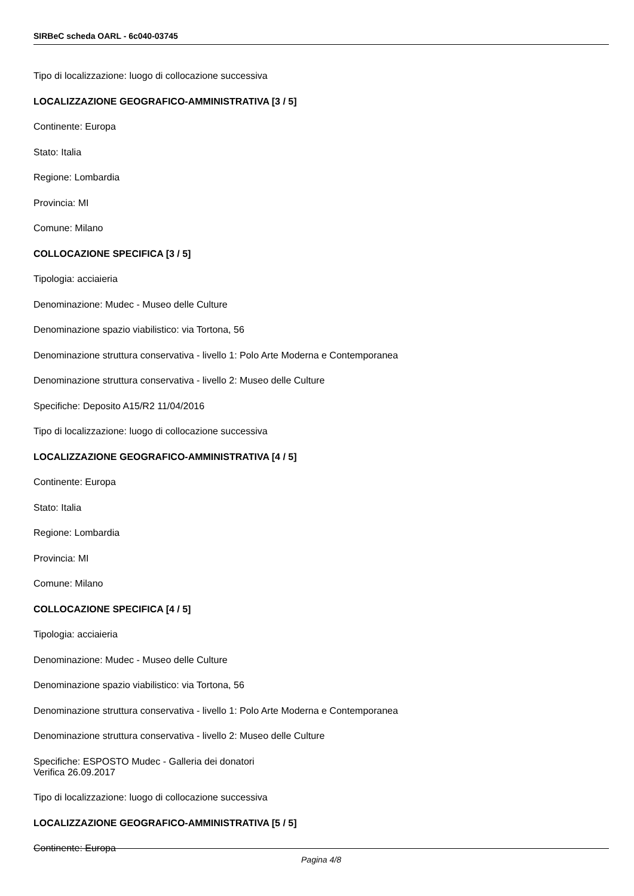SIRBeC scheda OARL - 6c040-03745
Tipo di localizzazione: luogo di collocazione successiva
LOCALIZZAZIONE GEOGRAFICO-AMMINISTRATIVA [3 / 5]
Continente: Europa
Stato: Italia
Regione: Lombardia
Provincia: MI
Comune: Milano
COLLOCAZIONE SPECIFICA [3 / 5]
Tipologia: acciaieria
Denominazione: Mudec - Museo delle Culture
Denominazione spazio viabilistico: via Tortona, 56
Denominazione struttura conservativa - livello 1: Polo Arte Moderna e Contemporanea
Denominazione struttura conservativa - livello 2: Museo delle Culture
Specifiche: Deposito A15/R2 11/04/2016
Tipo di localizzazione: luogo di collocazione successiva
LOCALIZZAZIONE GEOGRAFICO-AMMINISTRATIVA [4 / 5]
Continente: Europa
Stato: Italia
Regione: Lombardia
Provincia: MI
Comune: Milano
COLLOCAZIONE SPECIFICA [4 / 5]
Tipologia: acciaieria
Denominazione: Mudec - Museo delle Culture
Denominazione spazio viabilistico: via Tortona, 56
Denominazione struttura conservativa - livello 1: Polo Arte Moderna e Contemporanea
Denominazione struttura conservativa - livello 2: Museo delle Culture
Specifiche: ESPOSTO Mudec - Galleria dei donatori
Verifica 26.09.2017
Tipo di localizzazione: luogo di collocazione successiva
LOCALIZZAZIONE GEOGRAFICO-AMMINISTRATIVA [5 / 5]
Continente: Europa
Pagina 4/8